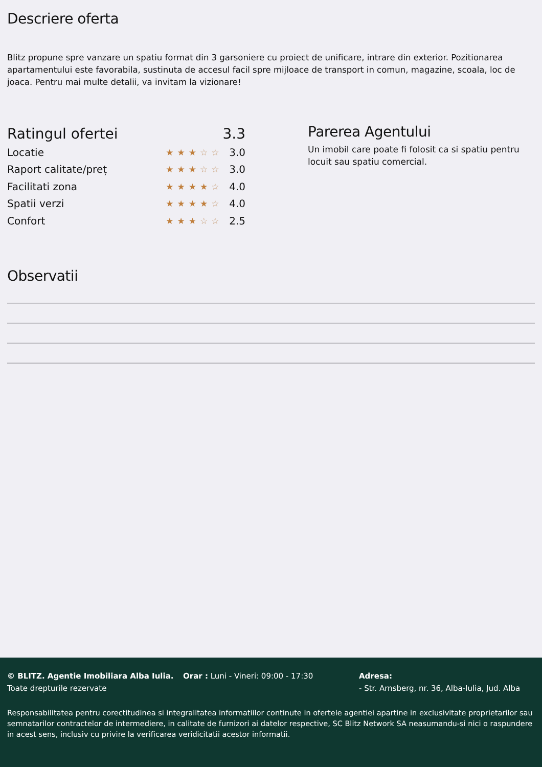Descriere oferta
Blitz propune spre vanzare un spatiu format din 3 garsoniere cu proiect de unificare, intrare din exterior. Pozitionarea apartamentului este favorabila, sustinuta de accesul facil spre mijloace de transport in comun, magazine, scoala, loc de joaca. Pentru mai multe detalii, va invitam la vizionare!
| Ratingul ofertei | | 3.3 |
| --- | --- | --- |
| Locatie | ★★★ ☆☆ | 3.0 |
| Raport calitate/preț | ★★★ ☆☆ | 3.0 |
| Facilitati zona | ★★★★ ☆ | 4.0 |
| Spatii verzi | ★★★★ ☆ | 4.0 |
| Confort | ★★ ★ ☆☆ | 2.5 |
Parerea Agentului
Un imobil care poate fi folosit ca si spatiu pentru locuit sau spatiu comercial.
Observatii
© BLITZ. Agentie Imobiliara Alba Iulia.
Toate drepturile rezervate
Orar : Luni - Vineri: 09:00 - 17:30 Adresa:
- Str. Arnsberg, nr. 36, Alba-Iulia, Jud. Alba
Responsabilitatea pentru corectitudinea si integralitatea informatiilor continute in ofertele agentiei apartine in exclusivitate proprietarilor sau semnatarilor contractelor de intermediere, in calitate de furnizori ai datelor respective, SC Blitz Network SA neasumandu-si nici o raspundere in acest sens, inclusiv cu privire la verificarea veridicitatii acestor informatii.